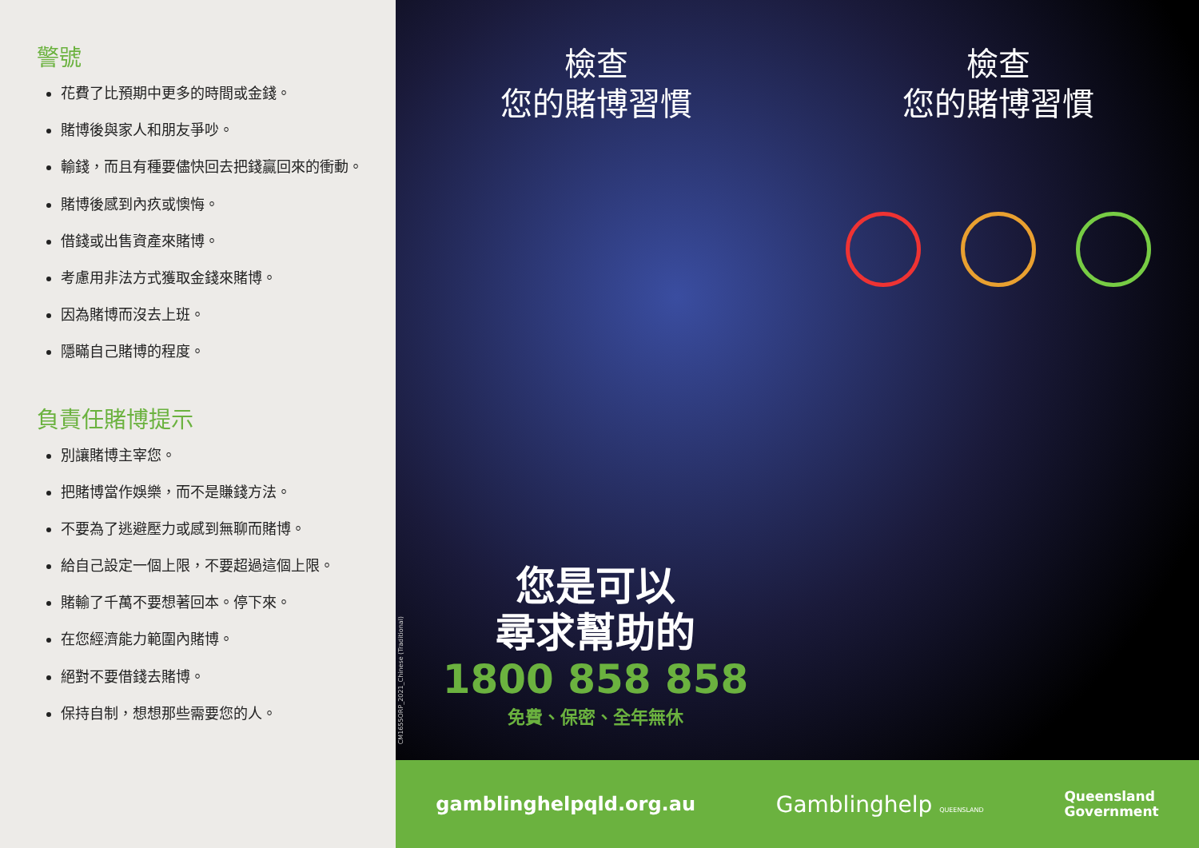警號
花費了比預期中更多的時間或金錢。
賭博後與家人和朋友爭吵。
輸錢，而且有種要儘快回去把錢贏回來的衝動。
賭博後感到內疚或懊悔。
借錢或出售資產來賭博。
考慮用非法方式獲取金錢來賭博。
因為賭博而沒去上班。
隱瞞自己賭博的程度。
負責任賭博提示
別讓賭博主宰您。
把賭博當作娛樂，而不是賺錢方法。
不要為了逃避壓力或感到無聊而賭博。
給自己設定一個上限，不要超過這個上限。
賭輸了千萬不要想著回本。停下來。
在您經濟能力範圍內賭博。
絕對不要借錢去賭博。
保持自制，想想那些需要您的人。
檢查
您的賭博習慣
檢查
您的賭博習慣
您是可以
尋求幫助的
1800 858 858
免費、保密、全年無休
CM1655ORP_2021_Chinese (Traditional)
gamblinghelpqld.org.au
Gamblinghelp QUEENSLAND
Queensland
Government